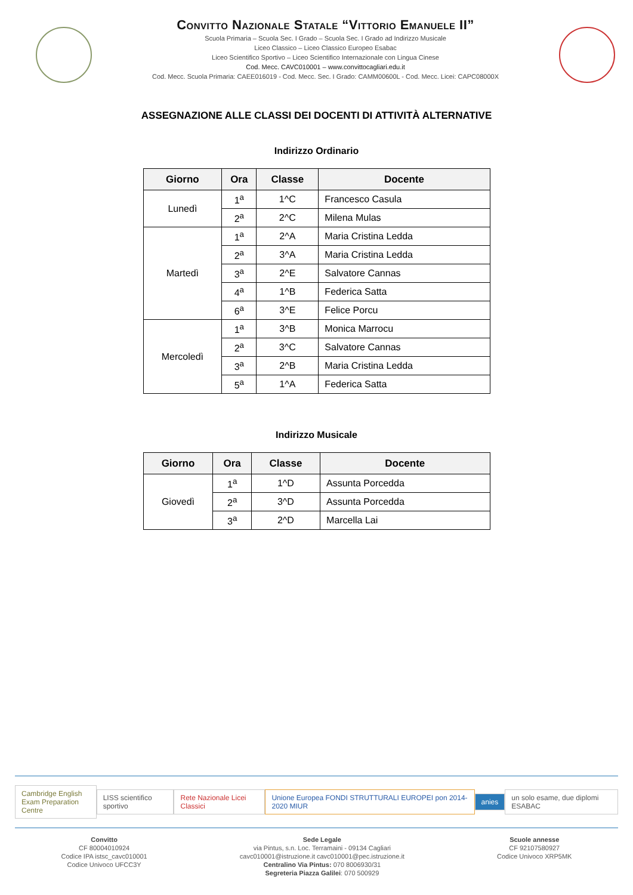Convitto Nazionale Statale “Vittorio Emanuele II”
Scuola Primaria – Scuola Sec. I Grado – Scuola Sec. I Grado ad Indirizzo Musicale
Liceo Classico – Liceo Classico Europeo Esabac
Liceo Scientifico Sportivo – Liceo Scientifico Internazionale con Lingua Cinese
Cod. Mecc. CAVC010001 – www.convittocagliari.edu.it
Cod. Mecc. Scuola Primaria: CAEE016019 - Cod. Mecc. Sec. I Grado: CAMM00600L - Cod. Mecc. Licei: CAPC08000X
ASSEGNAZIONE ALLE CLASSI DEI DOCENTI DI ATTIVITÀ ALTERNATIVE
Indirizzo Ordinario
| Giorno | Ora | Classe | Docente |
| --- | --- | --- | --- |
| Lunedì | 1<sup>a</sup> | 1^C | Francesco Casula |
| | 2<sup>a</sup> | 2^C | Milena Mulas |
| Martedì | 1<sup>a</sup> | 2^A | Maria Cristina Ledda |
| | 2<sup>a</sup> | 3^A | Maria Cristina Ledda |
| | 3<sup>a</sup> | 2^E | Salvatore Cannas |
| | 4<sup>a</sup> | 1^B | Federica Satta |
| | 6<sup>a</sup> | 3^E | Felice Porcu |
| Mercoledì | 1<sup>a</sup> | 3^B | Monica Marrocu |
| | 2<sup>a</sup> | 3^C | Salvatore Cannas |
| | 3<sup>a</sup> | 2^B | Maria Cristina Ledda |
| | 5<sup>a</sup> | 1^A | Federica Satta |
Indirizzo Musicale
| Giorno | Ora | Classe | Docente |
| --- | --- | --- | --- |
| Giovedì | 1<sup>a</sup> | 1^D | Assunta Porcedda |
| | 2<sup>a</sup> | 3^D | Assunta Porcedda |
| | 3<sup>a</sup> | 2^D | Marcella Lai |
Cambridge English
Exam Preparation Centre LISS scientifico sportivo Rete Nazionale Licei Classici Unione Europea FONDI STRUTTURALI EUROPEI pon 2014-2020 MIUR anies un solo esame, due diplomi ESABAC
Convitto
CF 80004010924
Codice IPA istsc_cavc010001
Codice Univoco UFCC3Y
Sede Legale
via Pintus, s.n. Loc. Terramaini - 09134 Cagliari
cavc010001@istruzione.it cavc010001@pec.istruzione.it
Centralino Via Pintus: 070 8006930/31
Segreteria Piazza Galilei: 070 500929
Scuole annesse
CF 92107580927
Codice Univoco XRP5MK